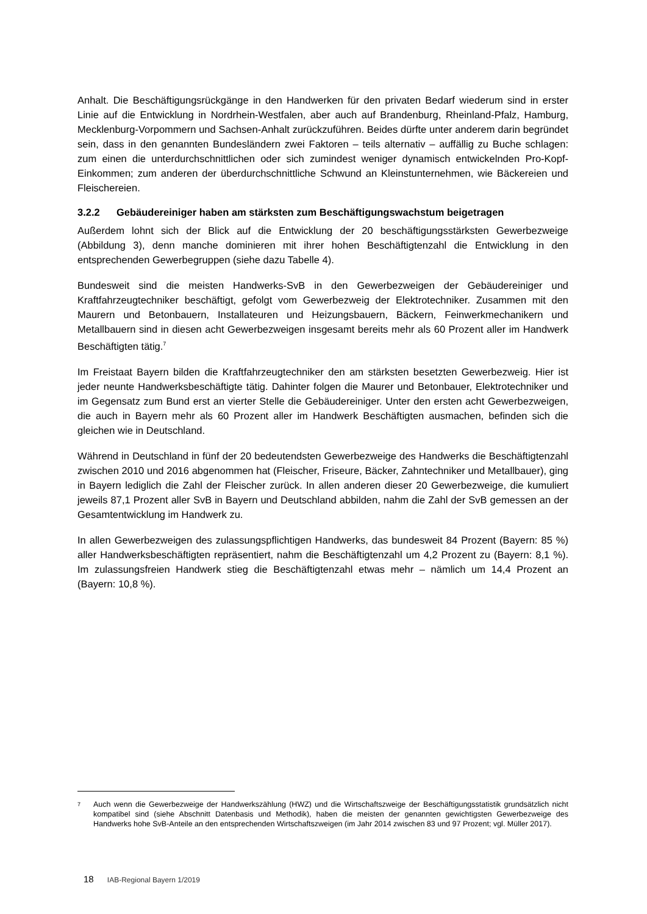Anhalt. Die Beschäftigungsrückgänge in den Handwerken für den privaten Bedarf wiederum sind in erster Linie auf die Entwicklung in Nordrhein-Westfalen, aber auch auf Brandenburg, Rheinland-Pfalz, Hamburg, Mecklenburg-Vorpommern und Sachsen-Anhalt zurückzuführen. Beides dürfte unter anderem darin begründet sein, dass in den genannten Bundesländern zwei Faktoren – teils alternativ – auffällig zu Buche schlagen: zum einen die unterdurchschnittlichen oder sich zumindest weniger dynamisch entwickelnden Pro-Kopf-Einkommen; zum anderen der überdurchschnittliche Schwund an Kleinstunternehmen, wie Bäckereien und Fleischereien.
3.2.2 Gebäudereiniger haben am stärksten zum Beschäftigungswachstum beigetragen
Außerdem lohnt sich der Blick auf die Entwicklung der 20 beschäftigungsstärksten Gewerbezweige (Abbildung 3), denn manche dominieren mit ihrer hohen Beschäftigtenzahl die Entwicklung in den entsprechenden Gewerbegruppen (siehe dazu Tabelle 4).
Bundesweit sind die meisten Handwerks-SvB in den Gewerbezweigen der Gebäudereiniger und Kraftfahrzeugtechniker beschäftigt, gefolgt vom Gewerbezweig der Elektrotechniker. Zusammen mit den Maurern und Betonbauern, Installateuren und Heizungsbauern, Bäckern, Feinwerkmechanikern und Metallbauern sind in diesen acht Gewerbezweigen insgesamt bereits mehr als 60 Prozent aller im Handwerk Beschäftigten tätig.<sup>7</sup>
Im Freistaat Bayern bilden die Kraftfahrzeugtechniker den am stärksten besetzten Gewerbezweig. Hier ist jeder neunte Handwerksbeschäftigte tätig. Dahinter folgen die Maurer und Betonbauer, Elektrotechniker und im Gegensatz zum Bund erst an vierter Stelle die Gebäudereiniger. Unter den ersten acht Gewerbezweigen, die auch in Bayern mehr als 60 Prozent aller im Handwerk Beschäftigten ausmachen, befinden sich die gleichen wie in Deutschland.
Während in Deutschland in fünf der 20 bedeutendsten Gewerbezweige des Handwerks die Beschäftigtenzahl zwischen 2010 und 2016 abgenommen hat (Fleischer, Friseure, Bäcker, Zahntechniker und Metallbauer), ging in Bayern lediglich die Zahl der Fleischer zurück. In allen anderen dieser 20 Gewerbezweige, die kumuliert jeweils 87,1 Prozent aller SvB in Bayern und Deutschland abbilden, nahm die Zahl der SvB gemessen an der Gesamtentwicklung im Handwerk zu.
In allen Gewerbezweigen des zulassungspflichtigen Handwerks, das bundesweit 84 Prozent (Bayern: 85 %) aller Handwerksbeschäftigten repräsentiert, nahm die Beschäftigtenzahl um 4,2 Prozent zu (Bayern: 8,1 %). Im zulassungsfreien Handwerk stieg die Beschäftigtenzahl etwas mehr – nämlich um 14,4 Prozent an (Bayern: 10,8 %).
7 Auch wenn die Gewerbezweige der Handwerkszählung (HWZ) und die Wirtschaftszweige der Beschäftigungsstatistik grundsätzlich nicht kompatibel sind (siehe Abschnitt Datenbasis und Methodik), haben die meisten der genannten gewichtigsten Gewerbezweige des Handwerks hohe SvB-Anteile an den entsprechenden Wirtschaftszweigen (im Jahr 2014 zwischen 83 und 97 Prozent; vgl. Müller 2017).
18 IAB-Regional Bayern 1/2019